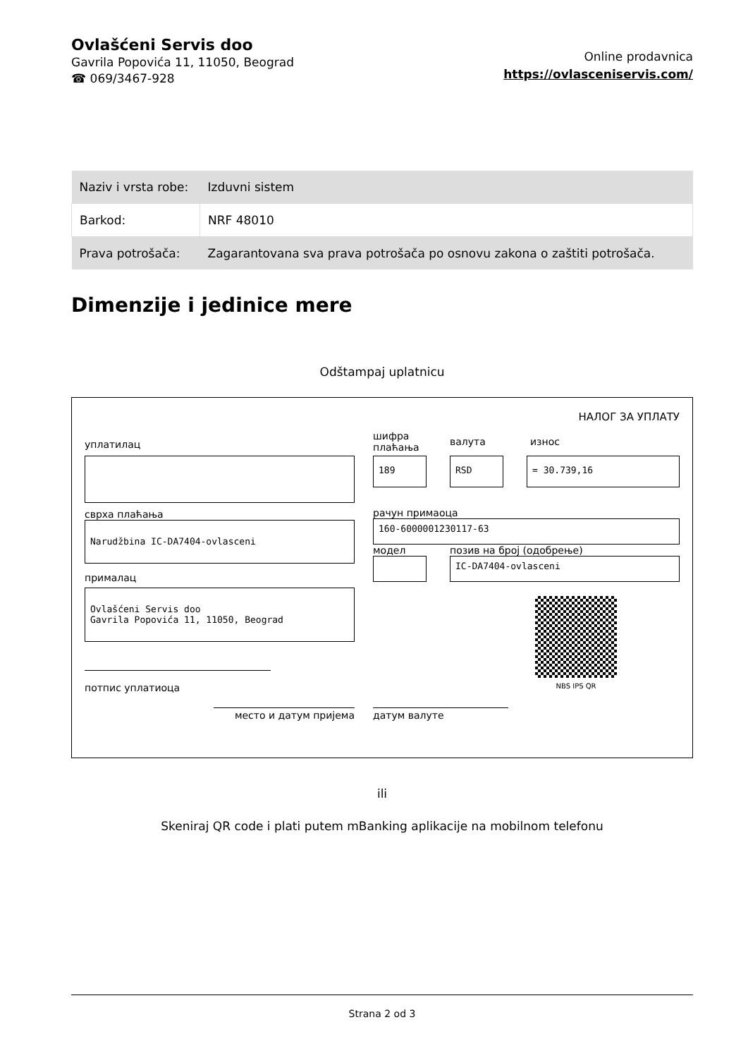Ovlašćeni Servis doo
Gavrila Popovića 11, 11050, Beograd
☎ 069/3467-928
Online prodavnica
https://ovlasceniservis.com/
| Naziv i vrsta robe: | Izduvni sistem |
| Barkod: | NRF 48010 |
| Prava potrošača: | Zagarantovana sva prava potrošača po osnovu zakona o zaštiti potrošača. |
Dimenzije i jedinice mere
Odštampaj uplatnicu
НАЛОГ ЗА УПЛАТУ
уплатилац
сврха плаћања
Narudžbina IC-DA7404-ovlasceni
прималац
Ovlašćeni Servis doo
Gavrila Popovića 11, 11050, Beograd
потпис уплатиоца
шифра плаћања валута износ
189 RSD = 30.739,16
рачун примаоца
160-6000001230117-63
модел позив на број (одобрење)
IC-DA7404-ovlasceni
NBS IPS QR
место и датум пријема датум валуте
ili
Skeniraj QR code i plati putem mBanking aplikacije na mobilnom telefonu
Strana 2 od 3